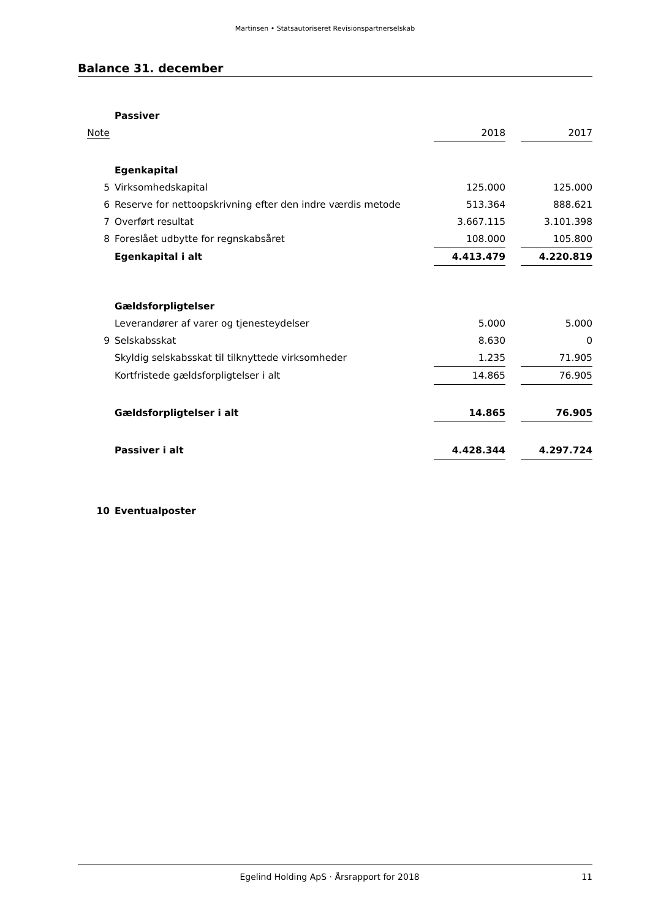Martinsen • Statsautoriseret Revisionspartnerselskab
Balance 31. december
| | Passiver | | | |
| Note | | 2018 | | 2017 |
| | Egenkapital | | | |
| 5 | Virksomhedskapital | 125.000 | | 125.000 |
| 6 | Reserve for nettoopskrivning efter den indre værdis metode | 513.364 | | 888.621 |
| 7 | Overført resultat | 3.667.115 | | 3.101.398 |
| 8 | Foreslået udbytte for regnskabsåret | 108.000 | | 105.800 |
| | Egenkapital i alt | 4.413.479 | | 4.220.819 |
| | Gældsforpligtelser | | | |
| | Leverandører af varer og tjenesteydelser | 5.000 | | 5.000 |
| 9 | Selskabsskat | 8.630 | | 0 |
| | Skyldig selskabsskat til tilknyttede virksomheder | 1.235 | | 71.905 |
| | Kortfristede gældsforpligtelser i alt | 14.865 | | 76.905 |
| | Gældsforpligtelser i alt | 14.865 | | 76.905 |
| | Passiver i alt | 4.428.344 | | 4.297.724 |
| 10 | Eventualposter | | | |
Egelind Holding ApS · Årsrapport for 2018 11